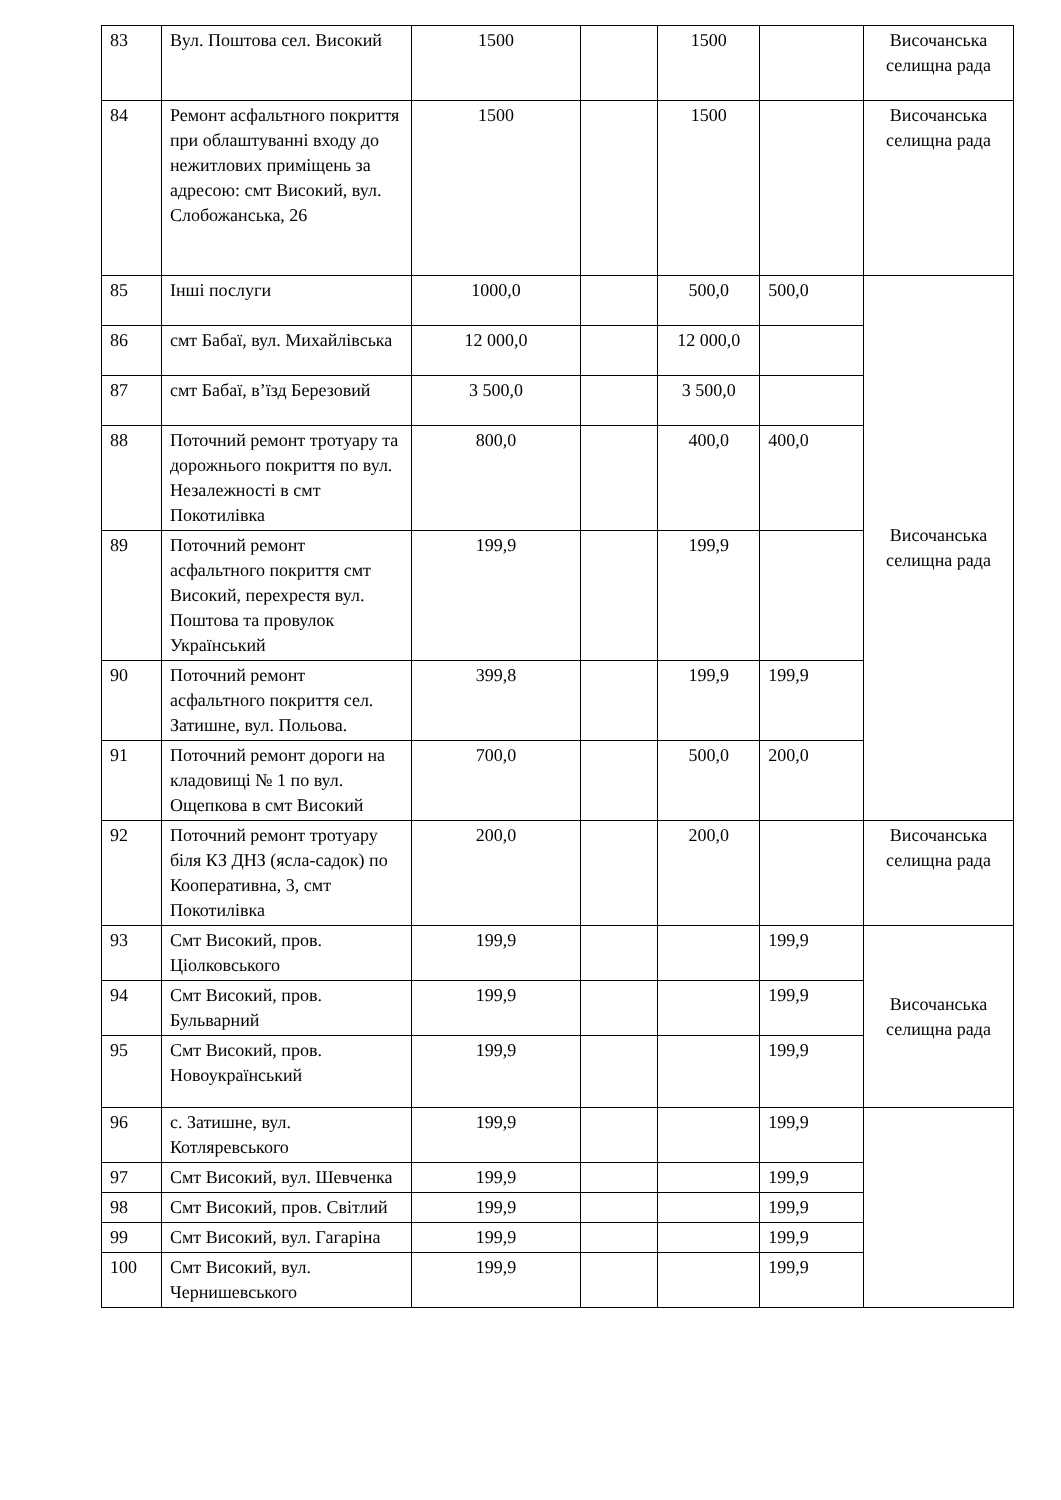| 83 | Вул. Поштова сел. Високий | 1500 | | 1500 | | Височанська селищна рада |
| 84 | Ремонт асфальтного покриття при облаштуванні входу до нежитлових приміщень за адресою: смт Високий, вул. Слобожанська, 26 | 1500 | | 1500 | | Височанська селищна рада |
| 85 | Інші послуги | 1000,0 | | 500,0 | 500,0 | Височанська селищна рада |
| 86 | смт Бабаї, вул. Михайлівська | 12 000,0 | | 12 000,0 | | |
| 87 | смт Бабаї, в’їзд Березовий | 3 500,0 | | 3 500,0 | | |
| 88 | Поточний ремонт тротуару та дорожнього покриття по вул. Незалежності в смт Покотилівка | 800,0 | | 400,0 | 400,0 | |
| 89 | Поточний ремонт асфальтного покриття смт Високий, перехрестя вул. Поштова та провулок Український | 199,9 | | 199,9 | | |
| 90 | Поточний ремонт асфальтного покриття сел. Затишне, вул. Польова. | 399,8 | | 199,9 | 199,9 | |
| 91 | Поточний ремонт дороги на кладовищі № 1 по вул. Ощепкова в смт Високий | 700,0 | | 500,0 | 200,0 | |
| 92 | Поточний ремонт тротуару біля КЗ ДНЗ (ясла-садок) по Кооперативна, 3, смт Покотилівка | 200,0 | | 200,0 | | Височанська селищна рада |
| 93 | Смт Високий, пров. Ціолковського | 199,9 | | | 199,9 | Височанська селищна рада |
| 94 | Смт Високий, пров. Бульварний | 199,9 | | | 199,9 | |
| 95 | Смт Високий, пров. Новоукраїнський | 199,9 | | | 199,9 | |
| 96 | с. Затишне, вул. Котляревського | 199,9 | | | 199,9 | |
| 97 | Смт Високий, вул. Шевченка | 199,9 | | | 199,9 | |
| 98 | Смт Високий, пров. Світлий | 199,9 | | | 199,9 | |
| 99 | Смт Високий, вул. Гагаріна | 199,9 | | | 199,9 | |
| 100 | Смт Високий, вул. Чернишевського | 199,9 | | | 199,9 | |